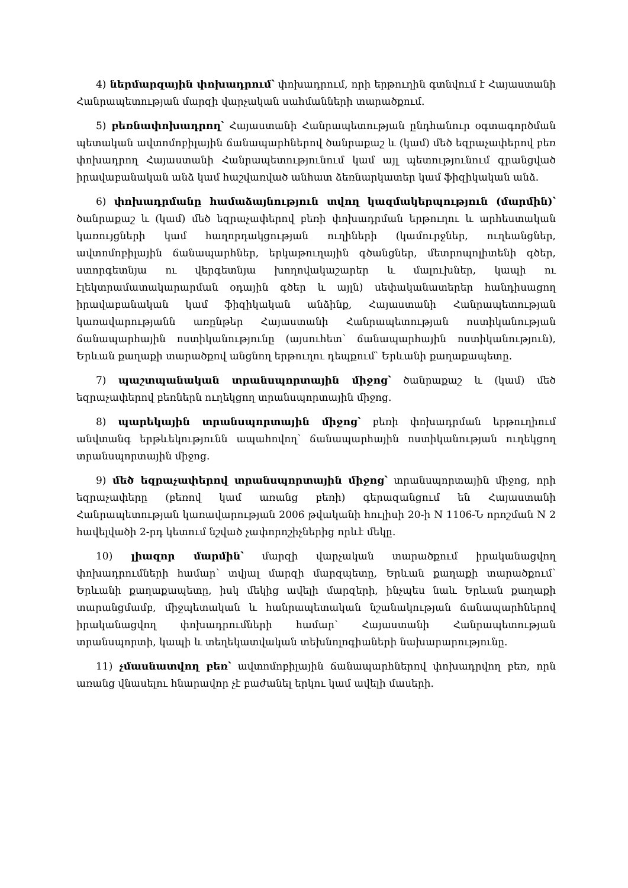4) ներմարզային փոխադրում՝ փոխադրում, որի երթուղին գտնվում է Հայաստանի Հանրապետության մարզի վարչական սահմանների տարածքում.
5) բեռնափոխադրող՝ Հայաստանի Հանրապետության ընդհանուր օգտագործման պետական ավտոմոբիլային ճանապարհներով ծանրաքաշ և (կամ) մեծ եզրաչափերով բեռ փոխադրող Հայաստանի Հանրապետությունում կամ այլ պետությունում գրանցված իրավաբանական անձ կամ հաշվառված անհատ ձեռնարկատեր կամ ֆիզիկական անձ.
6) փոխադրմանը համաձայնություն տվող կազմակերպություն (մարմին)՝ ծանրաքաշ և (կամ) մեծ եզրաչափերով բեռի փոխադրման երթուղու և արհեստական կառույցների կամ հաղորդակցության ուղիների (կամուրջներ, ուղեանցներ, ավտոմոբիլային ճանապարհներ, երկաթուղային գծանցներ, մետրոպոլիտենի գծեր, ստորգետնյա ու վերգետնյա խողովակաշարեր և մալուխներ, կապի ու էլեկտրամատակարարման օդային գծեր և այլն) սեփականատերեր հանդիսացող իրավաբանական կամ ֆիզիկական անձինք, Հայաստանի Հանրապետության կառավարությանն առընթեր Հայաստանի Հանրապետության ոստիկանության ճանապարհային ոստիկանությունը (այսուհետ՝ ճանապարհային ոստիկանություն), Երևան քաղաքի տարածքով անցնող երթուղու դեպքում՝ Երևանի քաղաքապետը.
7) պաշտպանական տրանսպորտային միջոց՝ ծանրաքաշ և (կամ) մեծ եզրաչափերով բեռներն ուղեկցող տրանսպորտային միջոց.
8) պարեկային տրանսպորտային միջոց՝ բեռի փոխադրման երթուղիում անվտանգ երթևեկությունն ապահովող՝ ճանապարհային ոստիկանության ուղեկցող տրանսպորտային միջոց.
9) մեծ եզրաչափերով տրանսպորտային միջոց՝ տրանսպորտային միջոց, որի եզրաչափերը (բեռով կամ առանց բեռի) գերազանցում են Հայաստանի Հանրապետության կառավարության 2006 թվականի հուլիսի 20-ի N 1106-Ն որոշման N 2 հավելվածի 2-րդ կետում նշված չափորոշիչներից որևէ մեկը.
10) լիազոր մարմին՝ մարզի վարչական տարածքում իրականացվող փոխադրումների համար՝ տվյալ մարզի մարզպետը, Երևան քաղաքի տարածքում՝ Երևանի քաղաքապետը, իսկ մեկից ավելի մարզերի, ինչպես նաև Երևան քաղաքի տարանցմամբ, միջպետական և հանրապետական նշանակության ճանապարհներով իրականացվող փոխադրումների համար՝ Հայաստանի Հանրապետության տրանսպորտի, կապի և տեղեկատվական տեխնոլոգիաների նախարարությունը.
11) չմասնատվող բեռ՝ ավտոմոբիլային ճանապարհներով փոխադրվող բեռ, որն առանց վնասելու հնարավոր չէ բաժանել երկու կամ ավելի մասերի.